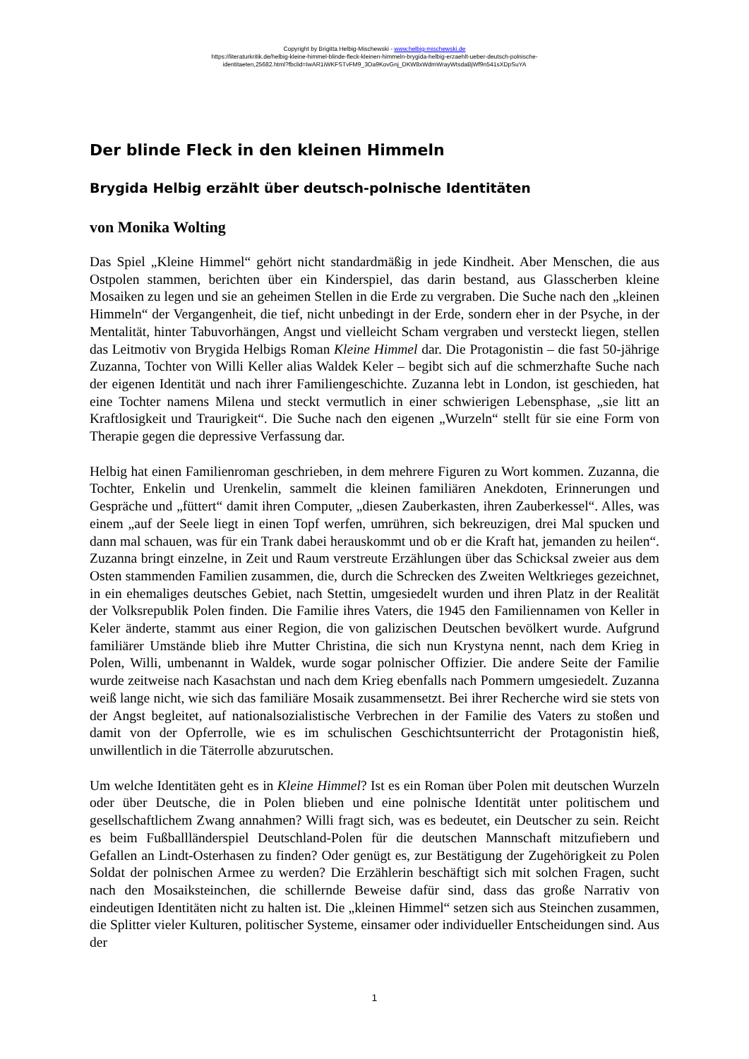Copyright by Brigitta Helbig-Mischewski - www.helbig-mischewski.de
https://literaturkritik.de/helbig-kleine-himmel-blinde-fleck-kleinen-himmeln-brygida-helbig-erzaehlt-ueber-deutsch-polnische-
identitaeten,25682.html?fbclid=IwAR1iWKFSTvFM9_3Oa9KovGnj_DKW8xWdmWrayWtsdaBjWf9n541sXDpSuYA
Der blinde Fleck in den kleinen Himmeln
Brygida Helbig erzählt über deutsch-polnische Identitäten
von Monika Wolting
Das Spiel „Kleine Himmel“ gehört nicht standardmäßig in jede Kindheit. Aber Menschen, die aus Ostpolen stammen, berichten über ein Kinderspiel, das darin bestand, aus Glasscherben kleine Mosaiken zu legen und sie an geheimen Stellen in die Erde zu vergraben. Die Suche nach den „kleinen Himmeln“ der Vergangenheit, die tief, nicht unbedingt in der Erde, sondern eher in der Psyche, in der Mentalität, hinter Tabuvorhängen, Angst und vielleicht Scham vergraben und versteckt liegen, stellen das Leitmotiv von Brygida Helbigs Roman Kleine Himmel dar. Die Protagonistin – die fast 50-jährige Zuzanna, Tochter von Willi Keller alias Waldek Keler – begibt sich auf die schmerzhafte Suche nach der eigenen Identität und nach ihrer Familiengeschichte. Zuzanna lebt in London, ist geschieden, hat eine Tochter namens Milena und steckt vermutlich in einer schwierigen Lebensphase, „sie litt an Kraftlosigkeit und Traurigkeit“. Die Suche nach den eigenen „Wurzeln“ stellt für sie eine Form von Therapie gegen die depressive Verfassung dar.
Helbig hat einen Familienroman geschrieben, in dem mehrere Figuren zu Wort kommen. Zuzanna, die Tochter, Enkelin und Urenkelin, sammelt die kleinen familiären Anekdoten, Erinnerungen und Gespräche und „füttert“ damit ihren Computer, „diesen Zauberkasten, ihren Zauberkessel“. Alles, was einem „auf der Seele liegt in einen Topf werfen, umrühren, sich bekreuzigen, drei Mal spucken und dann mal schauen, was für ein Trank dabei herauskommt und ob er die Kraft hat, jemanden zu heilen“. Zuzanna bringt einzelne, in Zeit und Raum verstreute Erzählungen über das Schicksal zweier aus dem Osten stammenden Familien zusammen, die, durch die Schrecken des Zweiten Weltkrieges gezeichnet, in ein ehemaliges deutsches Gebiet, nach Stettin, umgesiedelt wurden und ihren Platz in der Realität der Volksrepublik Polen finden. Die Familie ihres Vaters, die 1945 den Familiennamen von Keller in Keler änderte, stammt aus einer Region, die von galizischen Deutschen bevölkert wurde. Aufgrund familiärer Umstände blieb ihre Mutter Christina, die sich nun Krystyna nennt, nach dem Krieg in Polen, Willi, umbenannt in Waldek, wurde sogar polnischer Offizier. Die andere Seite der Familie wurde zeitweise nach Kasachstan und nach dem Krieg ebenfalls nach Pommern umgesiedelt. Zuzanna weiß lange nicht, wie sich das familiäre Mosaik zusammensetzt. Bei ihrer Recherche wird sie stets von der Angst begleitet, auf nationalsozialistische Verbrechen in der Familie des Vaters zu stoßen und damit von der Opferrolle, wie es im schulischen Geschichtsunterricht der Protagonistin hieß, unwillentlich in die Täterrolle abzurutschen.
Um welche Identitäten geht es in Kleine Himmel? Ist es ein Roman über Polen mit deutschen Wurzeln oder über Deutsche, die in Polen blieben und eine polnische Identität unter politischem und gesellschaftlichem Zwang annahmen? Willi fragt sich, was es bedeutet, ein Deutscher zu sein. Reicht es beim Fußballländerspiel Deutschland-Polen für die deutschen Mannschaft mitzufiebern und Gefallen an Lindt-Osterhasen zu finden? Oder genügt es, zur Bestätigung der Zugehörigkeit zu Polen Soldat der polnischen Armee zu werden? Die Erzählerin beschäftigt sich mit solchen Fragen, sucht nach den Mosaiksteinchen, die schillernde Beweise dafür sind, dass das große Narrativ von eindeutigen Identitäten nicht zu halten ist. Die „kleinen Himmel“ setzen sich aus Steinchen zusammen, die Splitter vieler Kulturen, politischer Systeme, einsamer oder individueller Entscheidungen sind. Aus der
1